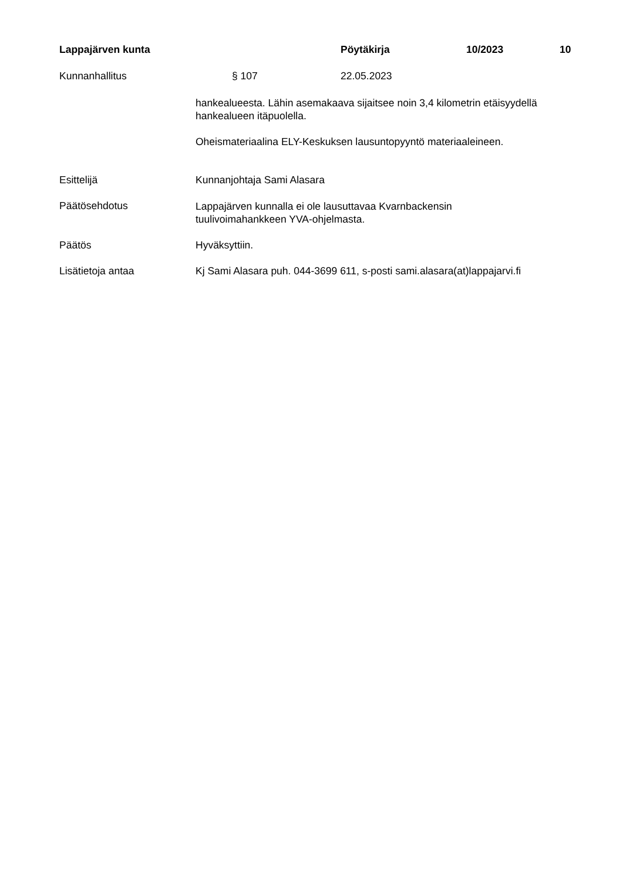Lappajärven kunta Pöytäkirja 10/2023 10
Kunnanhallitus § 107 22.05.2023
hankealueesta. Lähin asemakaava sijaitsee noin 3,4 kilometrin etäisyydellä hankealueen itäpuolella.
Oheismateriaalina ELY-Keskuksen lausuntopyyntö materiaaleineen.
Esittelijä Kunnanjohtaja Sami Alasara
Päätösehdotus
Lappajärven kunnalla ei ole lausuttavaa Kvarnbackensin
tuulivoimahankkeen YVA-ohjelmasta.
Päätös Hyväksyttiin.
Lisätietoja antaa Kj Sami Alasara puh. 044-3699 611, s-posti sami.alasara(at)lappajarvi.fi